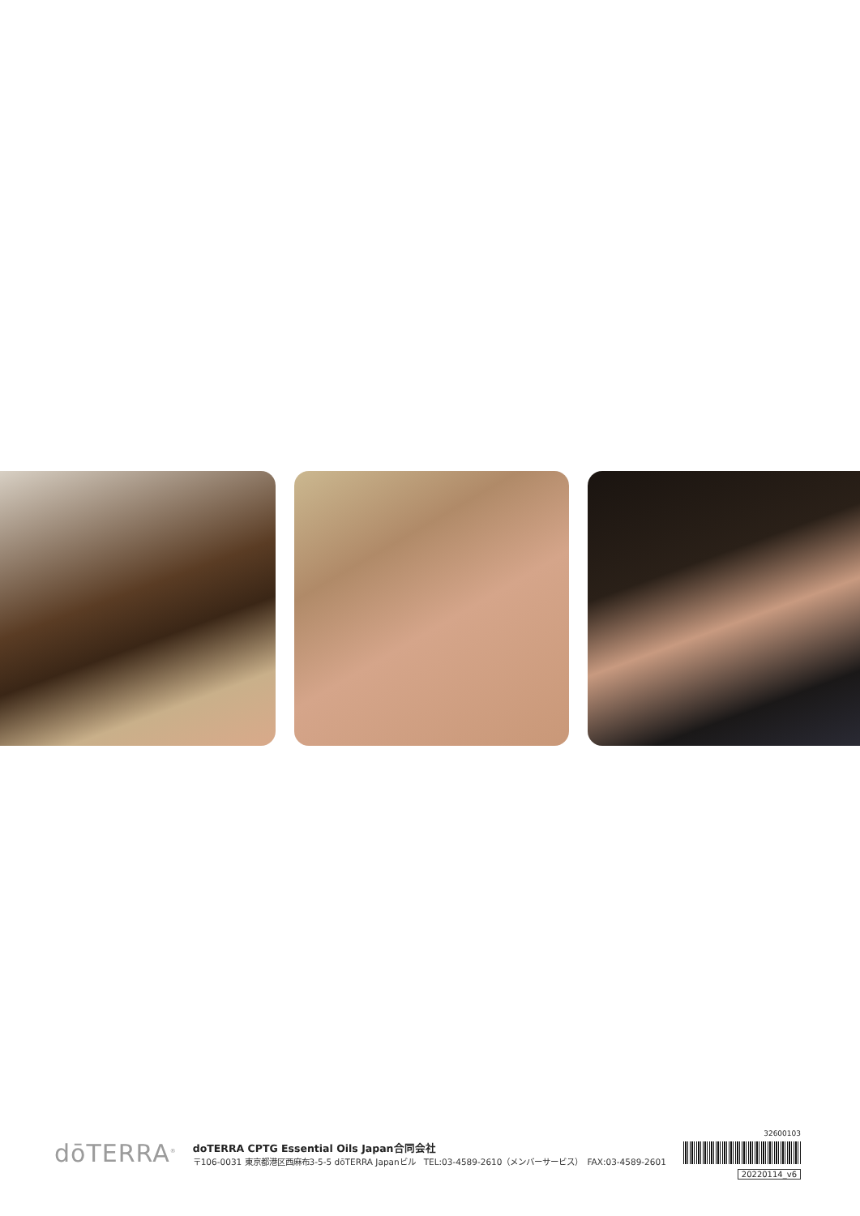dōTERRA<sup>®</sup>
doTERRA CPTG Essential Oils Japan合同会社
〒106-0031 東京都港区西麻布3-5-5 dōTERRA Japanビル　TEL:03-4589-2610（メンバーサービス）　FAX:03-4589-2601
32600103
20220114_v6